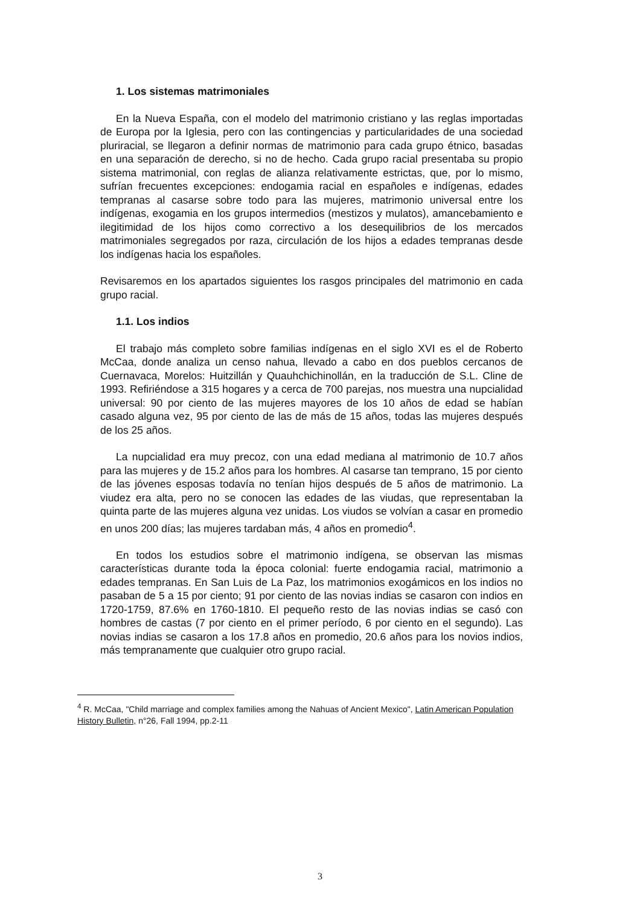1. Los sistemas matrimoniales
En la Nueva España, con el modelo del matrimonio cristiano y las reglas importadas de Europa por la Iglesia, pero con las contingencias y particularidades de una sociedad pluriracial, se llegaron a definir normas de matrimonio para cada grupo étnico, basadas en una separación de derecho, si no de hecho. Cada grupo racial presentaba su propio sistema matrimonial, con reglas de alianza relativamente estrictas, que, por lo mismo, sufrían frecuentes excepciones: endogamia racial en españoles e indígenas, edades tempranas al casarse sobre todo para las mujeres, matrimonio universal entre los indígenas, exogamia en los grupos intermedios (mestizos y mulatos), amancebamiento e ilegitimidad de los hijos como correctivo a los desequilibrios de los mercados matrimoniales segregados por raza, circulación de los hijos a edades tempranas desde los indígenas hacia los españoles.
Revisaremos en los apartados siguientes los rasgos principales del matrimonio en cada grupo racial.
1.1. Los indios
El trabajo más completo sobre familias indígenas en el siglo XVI es el de Roberto McCaa, donde analiza un censo nahua, llevado a cabo en dos pueblos cercanos de Cuernavaca, Morelos: Huitzillán y Quauhchichinollán, en la traducción de S.L. Cline de 1993. Refiriéndose a 315 hogares y a cerca de 700 parejas, nos muestra una nupcialidad universal: 90 por ciento de las mujeres mayores de los 10 años de edad se habían casado alguna vez, 95 por ciento de las de más de 15 años, todas las mujeres después de los 25 años.
La nupcialidad era muy precoz, con una edad mediana al matrimonio de 10.7 años para las mujeres y de 15.2 años para los hombres. Al casarse tan temprano, 15 por ciento de las jóvenes esposas todavía no tenían hijos después de 5 años de matrimonio. La viudez era alta, pero no se conocen las edades de las viudas, que representaban la quinta parte de las mujeres alguna vez unidas. Los viudos se volvían a casar en promedio en unos 200 días; las mujeres tardaban más, 4 años en promedio<sup>4</sup>.
En todos los estudios sobre el matrimonio indígena, se observan las mismas características durante toda la época colonial: fuerte endogamia racial, matrimonio a edades tempranas. En San Luis de La Paz, los matrimonios exogámicos en los indios no pasaban de 5 a 15 por ciento; 91 por ciento de las novias indias se casaron con indios en 1720-1759, 87.6% en 1760-1810. El pequeño resto de las novias indias se casó con hombres de castas (7 por ciento en el primer período, 6 por ciento en el segundo). Las novias indias se casaron a los 17.8 años en promedio, 20.6 años para los novios indios, más tempranamente que cualquier otro grupo racial.
<sup>4</sup> R. McCaa, "Child marriage and complex families among the Nahuas of Ancient Mexico", Latin American Population History Bulletin, n°26, Fall 1994, pp.2-11
3